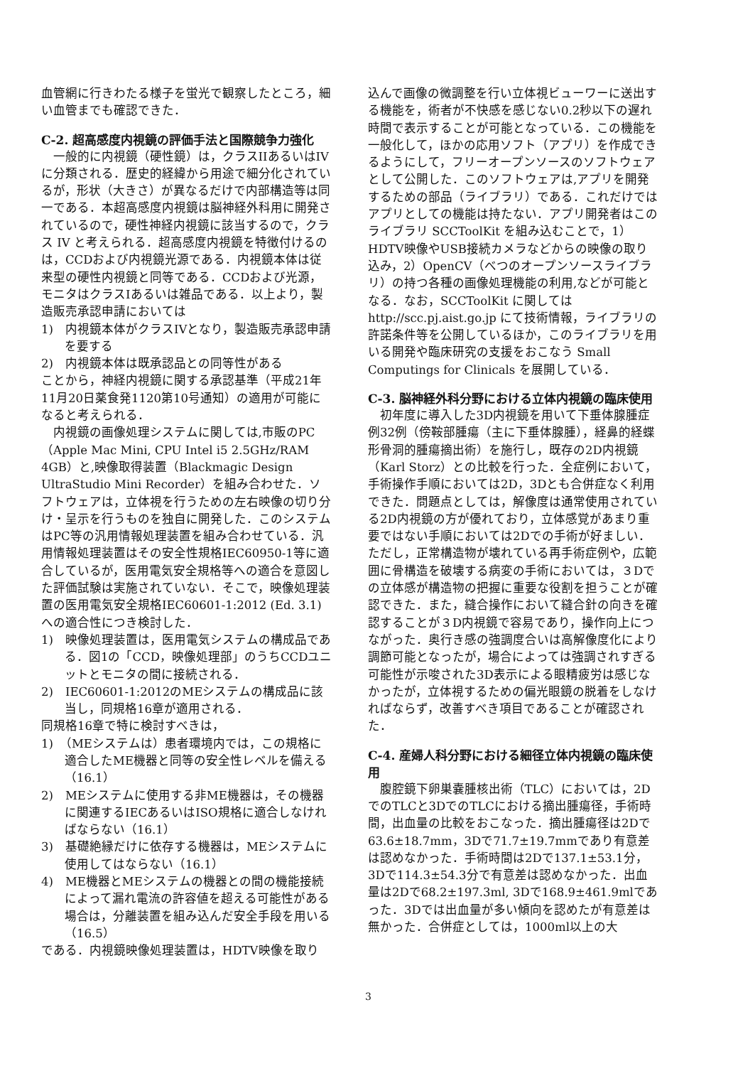血管網に行きわたる様子を蛍光で観察したところ，細い血管までも確認できた．
C-2. 超高感度内視鏡の評価手法と国際競争力強化
一般的に内視鏡（硬性鏡）は，クラスIIあるいはIVに分類される．歴史的経緯から用途で細分化されているが，形状（大きさ）が異なるだけで内部構造等は同一である．本超高感度内視鏡は脳神経外科用に開発されているので，硬性神経内視鏡に該当するので，クラス IV と考えられる．超高感度内視鏡を特徴付けるのは，CCDおよび内視鏡光源である．内視鏡本体は従来型の硬性内視鏡と同等である．CCDおよび光源，モニタはクラスIあるいは雑品である．以上より，製造販売承認申請においては
1)　内視鏡本体がクラスIVとなり，製造販売承認申請を要する
2)　内視鏡本体は既承認品との同等性がある
ことから，神経内視鏡に関する承認基準（平成21年11月20日薬食発1120第10号通知）の適用が可能になると考えられる．
内視鏡の画像処理システムに関しては,市販のPC（Apple Mac Mini, CPU Intel i5 2.5GHz/RAM 4GB）と,映像取得装置（Blackmagic Design　UltraStudio Mini Recorder）を組み合わせた．ソフトウェアは，立体視を行うための左右映像の切り分け・呈示を行うものを独自に開発した．このシステムはPC等の汎用情報処理装置を組み合わせている．汎用情報処理装置はその安全性規格IEC60950-1等に適合しているが，医用電気安全規格等への適合を意図した評価試験は実施されていない．そこで，映像処理装置の医用電気安全規格IEC60601-1:2012 (Ed. 3.1)への適合性につき検討した．
1)　映像処理装置は，医用電気システムの構成品である．図1の「CCD，映像処理部」のうちCCDユニットとモニタの間に接続される．
2)　IEC60601-1:2012のMEシステムの構成品に該当し，同規格16章が適用される．
同規格16章で特に検討すべきは，
1)　（MEシステムは）患者環境内では，この規格に適合したME機器と同等の安全性レベルを備える（16.1）
2)　MEシステムに使用する非ME機器は，その機器に関連するIECあるいはISO規格に適合しなければならない（16.1）
3)　基礎絶縁だけに依存する機器は，MEシステムに使用してはならない（16.1）
4)　ME機器とMEシステムの機器との間の機能接続によって漏れ電流の許容値を超える可能性がある場合は，分離装置を組み込んだ安全手段を用いる（16.5）
である．内視鏡映像処理装置は，HDTV映像を取り
込んで画像の微調整を行い立体視ビューワーに送出する機能を，術者が不快感を感じない0.2秒以下の遅れ時間で表示することが可能となっている．この機能を一般化して，ほかの応用ソフト（アプリ）を作成できるようにして，フリーオープンソースのソフトウェアとして公開した．このソフトウェアは,アプリを開発するための部品（ライブラリ）である．これだけではアプリとしての機能は持たない．アプリ開発者はこのライブラリ SCCToolKit を組み込むことで，1）HDTV映像やUSB接続カメラなどからの映像の取り込み，2）OpenCV（べつのオープンソースライブラリ）の持つ各種の画像処理機能の利用,などが可能となる．なお，SCCToolKit に関しては http://scc.pj.aist.go.jp にて技術情報，ライブラリの許諾条件等を公開しているほか，このライブラリを用いる開発や臨床研究の支援をおこなう Small Computings for Clinicals を展開している．
C-3. 脳神経外科分野における立体内視鏡の臨床使用
初年度に導入した3D内視鏡を用いて下垂体腺腫症例32例（傍鞍部腫瘍（主に下垂体腺腫），経鼻的経蝶形骨洞的腫瘍摘出術）を施行し，既存の2D内視鏡（Karl Storz）との比較を行った．全症例において，手術操作手順においては2D，3Dとも合併症なく利用できた．問題点としては，解像度は通常使用されている2D内視鏡の方が優れており，立体感覚があまり重要ではない手順においては2Dでの手術が好ましい．ただし，正常構造物が壊れている再手術症例や，広範囲に骨構造を破壊する病変の手術においては，３Dでの立体感が構造物の把握に重要な役割を担うことが確認できた．また，縫合操作において縫合針の向きを確認することが３D内視鏡で容易であり，操作向上につながった．奥行き感の強調度合いは高解像度化により調節可能となったが，場合によっては強調されすぎる可能性が示唆された3D表示による眼精疲労は感じなかったが，立体視するための偏光眼鏡の脱着をしなければならず，改善すべき項目であることが確認された．
C-4. 産婦人科分野における細径立体内視鏡の臨床使用
腹腔鏡下卵巣嚢腫核出術（TLC）においては，2DでのTLCと3DでのTLCにおける摘出腫瘍径，手術時間，出血量の比較をおこなった．摘出腫瘍径は2Dで63.6±18.7mm，3Dで71.7±19.7mmであり有意差は認めなかった．手術時間は2Dで137.1±53.1分，3Dで114.3±54.3分で有意差は認めなかった．出血量は2Dで68.2±197.3ml, 3Dで168.9±461.9mlであった．3Dでは出血量が多い傾向を認めたが有意差は無かった．合併症としては，1000ml以上の大
3